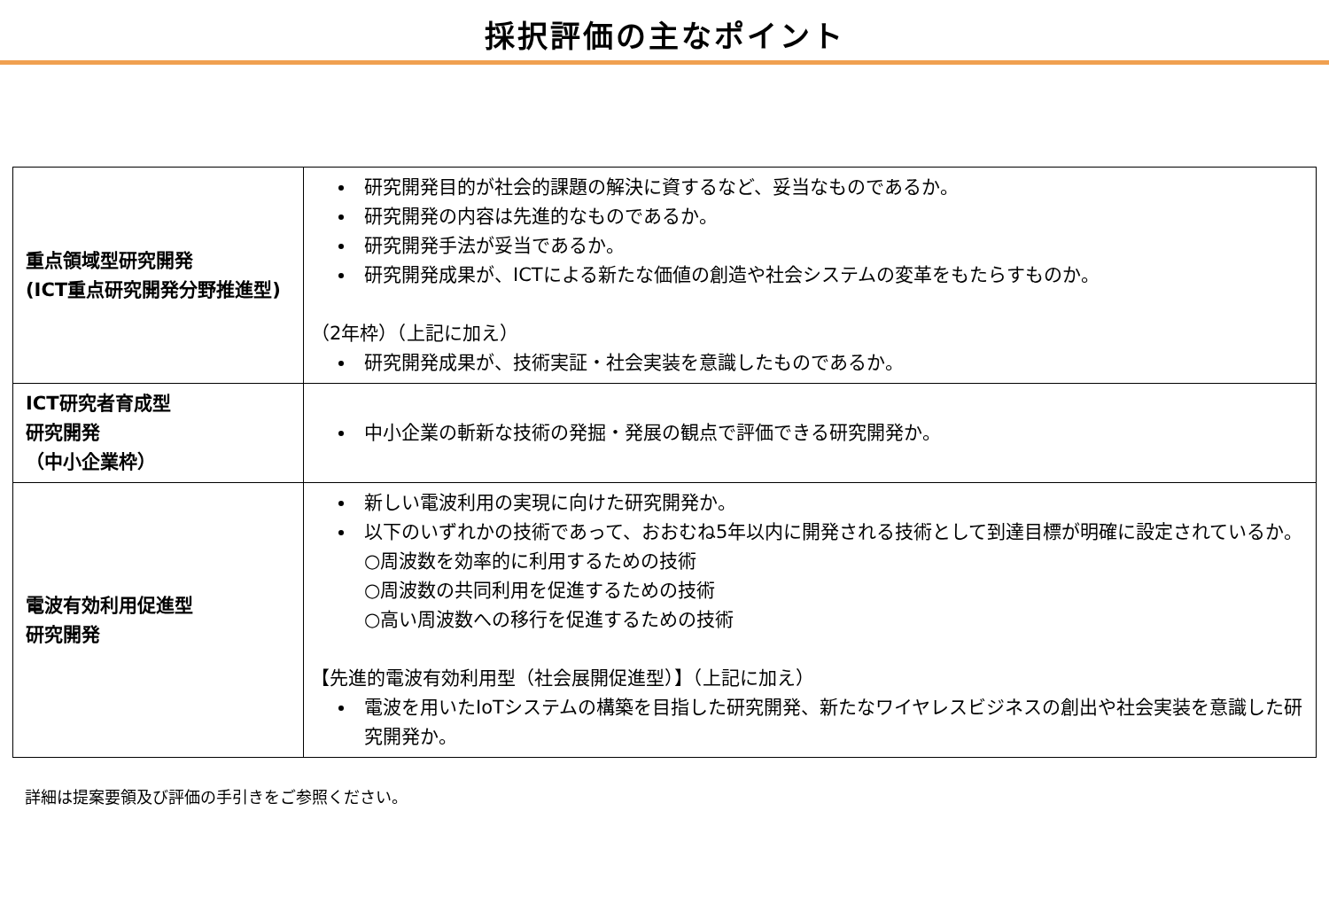採択評価の主なポイント
| 重点領域型研究開発 (ICT重点研究開発分野推進型) | 研究開発目的が社会的課題の解決に資するなど、妥当なものであるか。 研究開発の内容は先進的なものであるか。 研究開発手法が妥当であるか。 研究開発成果が、ICTによる新たな価値の創造や社会システムの変革をもたらすものか。 （2年枠）（上記に加え） 研究開発成果が、技術実証・社会実装を意識したものであるか。 |
| ICT研究者育成型 研究開発 （中小企業枠） | 中小企業の斬新な技術の発掘・発展の観点で評価できる研究開発か。 |
| 電波有効利用促進型 研究開発 | 新しい電波利用の実現に向けた研究開発か。 以下のいずれかの技術であって、おおむね5年以内に開発される技術として到達目標が明確に設定されているか。 ○周波数を効率的に利用するための技術 ○周波数の共同利用を促進するための技術 ○高い周波数への移行を促進するための技術 【先進的電波有効利用型（社会展開促進型）】（上記に加え） 電波を用いたIoTシステムの構築を目指した研究開発、新たなワイヤレスビジネスの創出や社会実装を意識した研究開発か。 |
詳細は提案要領及び評価の手引きをご参照ください。